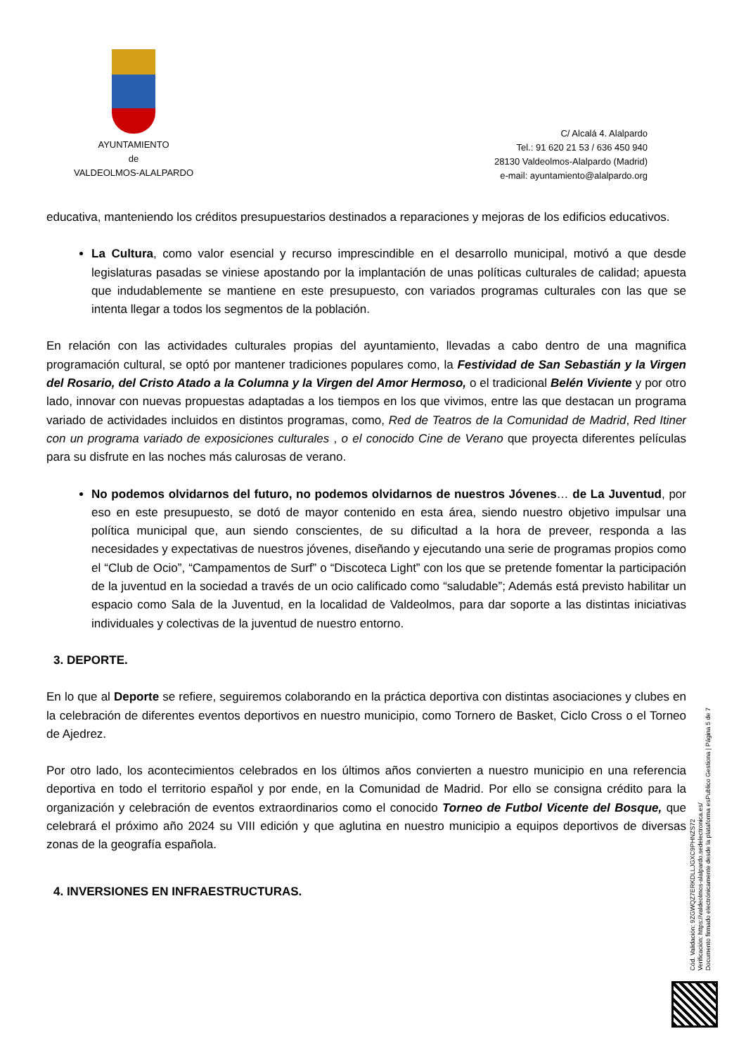AYUNTAMIENTO
de
VALDEOLMOS-ALALPARDO
C/ Alcalá 4. Alalpardo
Tel.: 91 620 21 53 / 636 450 940
28130 Valdeolmos-Alalpardo (Madrid)
e-mail: ayuntamiento@alalpardo.org
educativa, manteniendo los créditos presupuestarios destinados a reparaciones y mejoras de los edificios educativos.
La Cultura, como valor esencial y recurso imprescindible en el desarrollo municipal, motivó a que desde legislaturas pasadas se viniese apostando por la implantación de unas políticas culturales de calidad; apuesta que indudablemente se mantiene en este presupuesto, con variados programas culturales con las que se intenta llegar a todos los segmentos de la población.
En relación con las actividades culturales propias del ayuntamiento, llevadas a cabo dentro de una magnifica programación cultural, se optó por mantener tradiciones populares como, la Festividad de San Sebastián y la Virgen del Rosario, del Cristo Atado a la Columna y la Virgen del Amor Hermoso, o el tradicional Belén Viviente y por otro lado, innovar con nuevas propuestas adaptadas a los tiempos en los que vivimos, entre las que destacan un programa variado de actividades incluidos en distintos programas, como, Red de Teatros de la Comunidad de Madrid, Red Itiner con un programa variado de exposiciones culturales , o el conocido Cine de Verano que proyecta diferentes películas para su disfrute en las noches más calurosas de verano.
No podemos olvidarnos del futuro, no podemos olvidarnos de nuestros Jóvenes… de La Juventud, por eso en este presupuesto, se dotó de mayor contenido en esta área, siendo nuestro objetivo impulsar una política municipal que, aun siendo conscientes, de su dificultad a la hora de preveer, responda a las necesidades y expectativas de nuestros jóvenes, diseñando y ejecutando una serie de programas propios como el “Club de Ocio”, “Campamentos de Surf” o “Discoteca Light” con los que se pretende fomentar la participación de la juventud en la sociedad a través de un ocio calificado como “saludable”; Además está previsto habilitar un espacio como Sala de la Juventud, en la localidad de Valdeolmos, para dar soporte a las distintas iniciativas individuales y colectivas de la juventud de nuestro entorno.
3. DEPORTE.
En lo que al Deporte se refiere, seguiremos colaborando en la práctica deportiva con distintas asociaciones y clubes en la celebración de diferentes eventos deportivos en nuestro municipio, como Tornero de Basket, Ciclo Cross o el Torneo de Ajedrez.
Por otro lado, los acontecimientos celebrados en los últimos años convierten a nuestro municipio en una referencia deportiva en todo el territorio español y por ende, en la Comunidad de Madrid. Por ello se consigna crédito para la organización y celebración de eventos extraordinarios como el conocido Torneo de Futbol Vicente del Bosque, que celebrará el próximo año 2024 su VIII edición y que aglutina en nuestro municipio a equipos deportivos de diversas zonas de la geografía española.
4. INVERSIONES EN INFRAESTRUCTURAS.
Cód. Validación: 9ZGWQZ7ERKDLLJGXC9PHNZS72
Verificación: https://valdeolmos-alalpardo.sedelectronica.es/
Documento firmado electrónicamente desde la plataforma esPublico Gestiona | Página 5 de 7